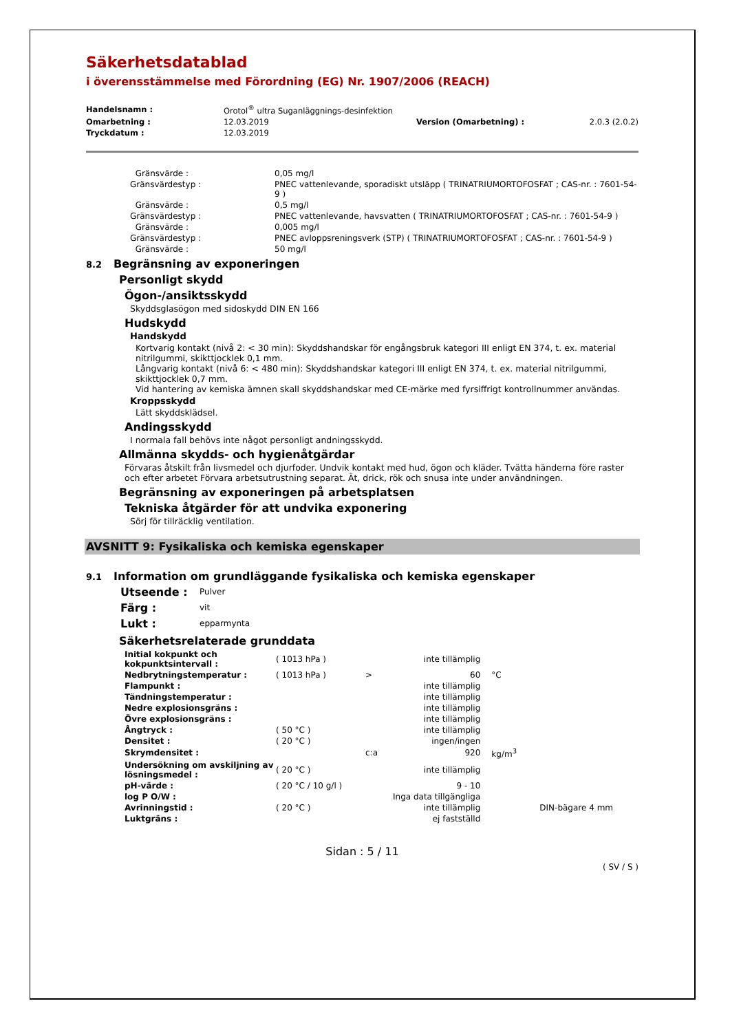Säkerhetsdatablad
i överensstämmelse med Förordning (EG) Nr. 1907/2006 (REACH)
| Handelsnamn : | Orotol<sup>®</sup> ultra Suganläggnings-desinfektion | | |
| Omarbetning : | 12.03.2019 | Version (Omarbetning) : | 2.0.3 (2.0.2) |
| Tryckdatum : | 12.03.2019 | | |
| Gränsvärde : | 0,05 mg/l |
| Gränsvärdestyp : | PNEC vattenlevande, sporadiskt utsläpp ( TRINATRIUMORTOFOSFAT ; CAS-nr. : 7601-54-9 ) |
| Gränsvärde : | 0,5 mg/l |
| Gränsvärdestyp : | PNEC vattenlevande, havsvatten ( TRINATRIUMORTOFOSFAT ; CAS-nr. : 7601-54-9 ) |
| Gränsvärde : | 0,005 mg/l |
| Gränsvärdestyp : | PNEC avloppsreningsverk (STP) ( TRINATRIUMORTOFOSFAT ; CAS-nr. : 7601-54-9 ) |
| Gränsvärde : | 50 mg/l |
8.2 Begränsning av exponeringen
Personligt skydd
Ögon-/ansiktsskydd
Skyddsglasögon med sidoskydd DIN EN 166
Hudskydd
Handskydd
Kortvarig kontakt (nivå 2: < 30 min): Skyddshandskar för engångsbruk kategori III enligt EN 374, t. ex. material nitrilgummi, skikttjocklek 0,1 mm.
Långvarig kontakt (nivå 6: < 480 min): Skyddshandskar kategori III enligt EN 374, t. ex. material nitrilgummi, skikttjocklek 0,7 mm.
Vid hantering av kemiska ämnen skall skyddshandskar med CE-märke med fyrsiffrigt kontrollnummer användas.
Kroppsskydd
Lätt skyddsklädsel.
Andingsskydd
I normala fall behövs inte något personligt andningsskydd.
Allmänna skydds- och hygienåtgärdar
Förvaras åtskilt från livsmedel och djurfoder. Undvik kontakt med hud, ögon och kläder. Tvätta händerna före raster och efter arbetet Förvara arbetsutrustning separat. Ät, drick, rök och snusa inte under användningen.
Begränsning av exponeringen på arbetsplatsen
Tekniska åtgärder för att undvika exponering
Sörj för tillräcklig ventilation.
AVSNITT 9: Fysikaliska och kemiska egenskaper
9.1 Information om grundläggande fysikaliska och kemiska egenskaper
| Utseende : | Pulver |
| Färg : | vit |
| Lukt : | epparmynta |
Säkerhetsrelaterade grunddata
| Initial kokpunkt och kokpunktsintervall : | ( 1013 hPa ) | | inte tillämplig | | |
| Nedbrytningstemperatur : | ( 1013 hPa ) | > | 60 | °C | |
| Flampunkt : | | | inte tillämplig | | |
| Tändningstemperatur : | | | inte tillämplig | | |
| Nedre explosionsgräns : | | | inte tillämplig | | |
| Övre explosionsgräns : | | | inte tillämplig | | |
| Ångtryck : | ( 50 °C ) | | inte tillämplig | | |
| Densitet : | ( 20 °C ) | | ingen/ingen | | |
| Skrymdensitet : | | c:a | 920 | kg/m<sup>3</sup> | |
| Undersökning om avskiljning av lösningsmedel : | ( 20 °C ) | | inte tillämplig | | |
| pH-värde : | ( 20 °C / 10 g/l ) | | 9 - 10 | | |
| log P O/W : | | | Inga data tillgängliga | | |
| Avrinningstid : | ( 20 °C ) | | inte tillämplig | | DIN-bägare 4 mm |
| Luktgräns : | | | ej fastställd | | |
Sidan : 5 / 11
( SV / S )